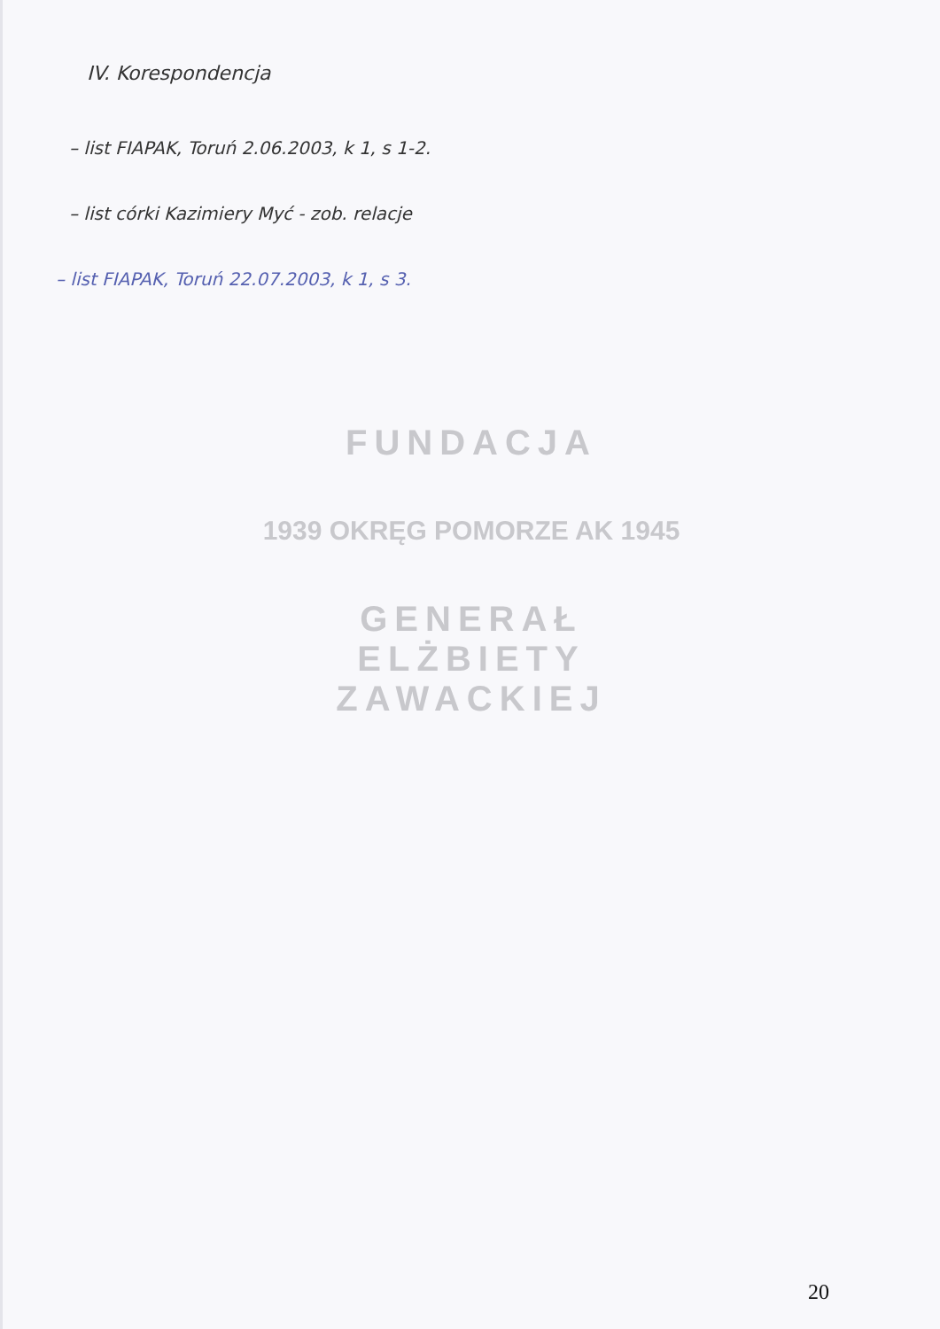IV. Korespondencja
– list FIAPAK, Toruń 2.06.2003, k 1, s 1-2.
– list córki Kazimiery Myć - zob. relacje
– list FIAPAK, Toruń 22.07.2003, k 1, s 3.
FUNDACJA
1939 OKRĘG POMORZE AK 1945
GENERAŁ ELŻBIETY ZAWACKIEJ
20